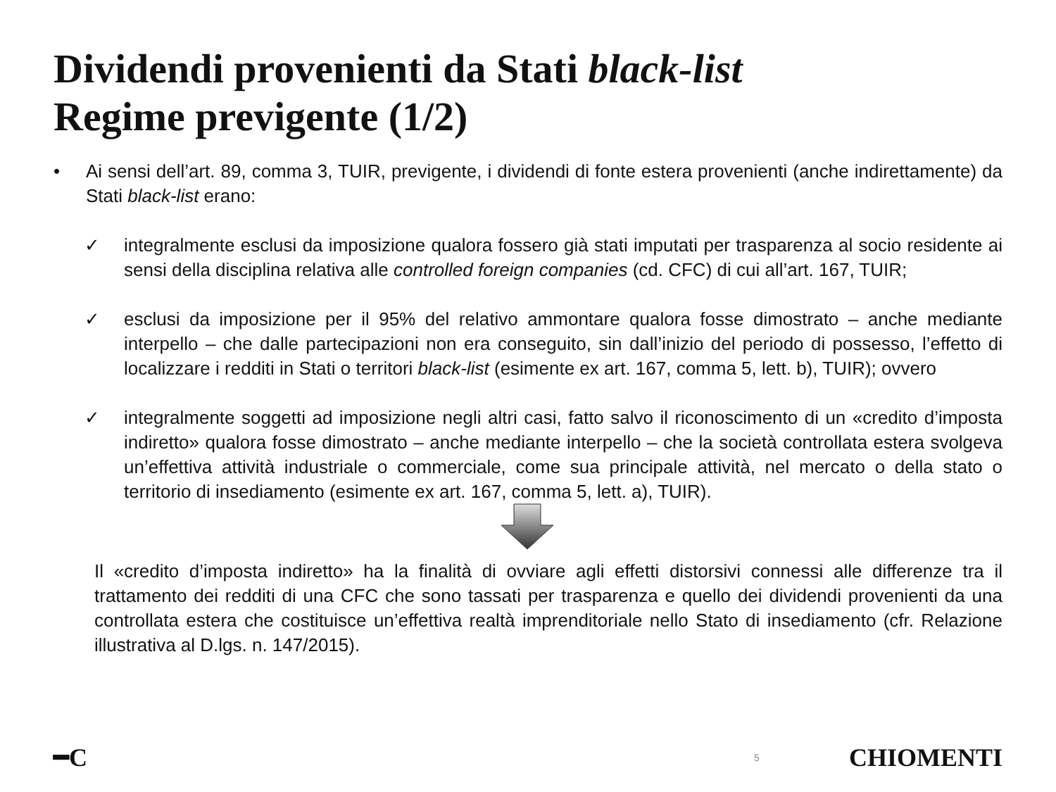Dividendi provenienti da Stati black-list
Regime previgente (1/2)
• Ai sensi dell’art. 89, comma 3, TUIR, previgente, i dividendi di fonte estera provenienti (anche indirettamente) da Stati black-list erano:
✓ integralmente esclusi da imposizione qualora fossero già stati imputati per trasparenza al socio residente ai sensi della disciplina relativa alle controlled foreign companies (cd. CFC) di cui all’art. 167, TUIR;
✓ esclusi da imposizione per il 95% del relativo ammontare qualora fosse dimostrato – anche mediante interpello – che dalle partecipazioni non era conseguito, sin dall’inizio del periodo di possesso, l’effetto di localizzare i redditi in Stati o territori black-list (esimente ex art. 167, comma 5, lett. b), TUIR); ovvero
✓ integralmente soggetti ad imposizione negli altri casi, fatto salvo il riconoscimento di un «credito d’imposta indiretto» qualora fosse dimostrato – anche mediante interpello – che la società controllata estera svolgeva un’effettiva attività industriale o commerciale, come sua principale attività, nel mercato o della stato o territorio di insediamento (esimente ex art. 167, comma 5, lett. a), TUIR).
Il «credito d’imposta indiretto» ha la finalità di ovviare agli effetti distorsivi connessi alle differenze tra il trattamento dei redditi di una CFC che sono tassati per trasparenza e quello dei dividendi provenienti da una controllata estera che costituisce un’effettiva realtà imprenditoriale nello Stato di insediamento (cfr. Relazione illustrativa al D.lgs. n. 147/2015).
━C 5 CHIOMENTI